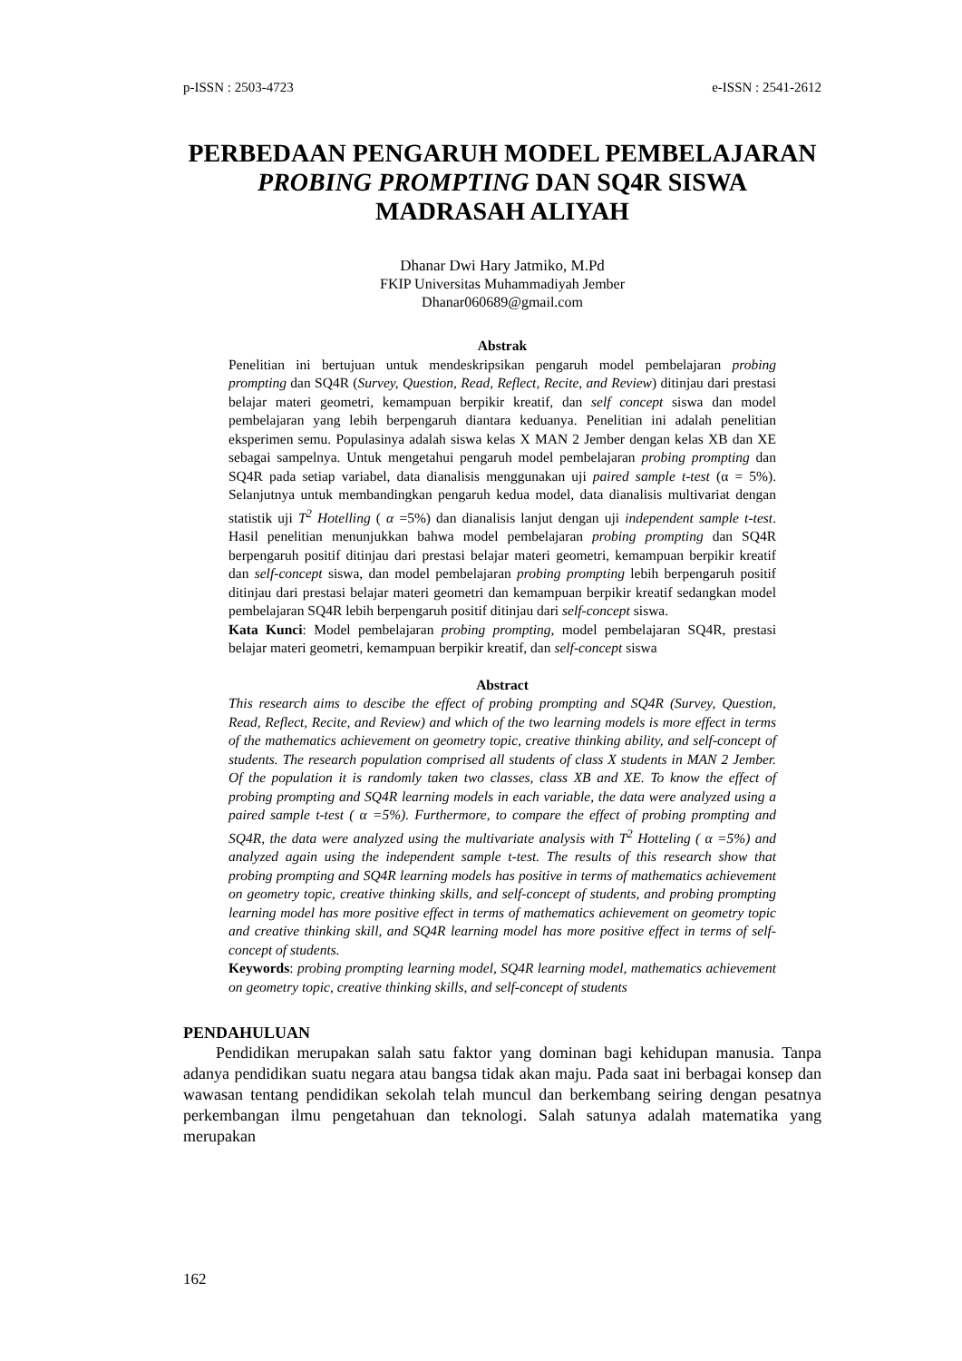p-ISSN : 2503-4723 e-ISSN : 2541-2612
PERBEDAAN PENGARUH MODEL PEMBELAJARAN PROBING PROMPTING DAN SQ4R SISWA MADRASAH ALIYAH
Dhanar Dwi Hary Jatmiko, M.Pd
FKIP Universitas Muhammadiyah Jember
Dhanar060689@gmail.com
Abstrak
Penelitian ini bertujuan untuk mendeskripsikan pengaruh model pembelajaran probing prompting dan SQ4R (Survey, Question, Read, Reflect, Recite, and Review) ditinjau dari prestasi belajar materi geometri, kemampuan berpikir kreatif, dan self concept siswa dan model pembelajaran yang lebih berpengaruh diantara keduanya. Penelitian ini adalah penelitian eksperimen semu. Populasinya adalah siswa kelas X MAN 2 Jember dengan kelas XB dan XE sebagai sampelnya. Untuk mengetahui pengaruh model pembelajaran probing prompting dan SQ4R pada setiap variabel, data dianalisis menggunakan uji paired sample t-test (α = 5%). Selanjutnya untuk membandingkan pengaruh kedua model, data dianalisis multivariat dengan statistik uji T<sup>2</sup> Hotelling ( α =5%) dan dianalisis lanjut dengan uji independent sample t-test. Hasil penelitian menunjukkan bahwa model pembelajaran probing prompting dan SQ4R berpengaruh positif ditinjau dari prestasi belajar materi geometri, kemampuan berpikir kreatif dan self-concept siswa, dan model pembelajaran probing prompting lebih berpengaruh positif ditinjau dari prestasi belajar materi geometri dan kemampuan berpikir kreatif sedangkan model pembelajaran SQ4R lebih berpengaruh positif ditinjau dari self-concept siswa.
Kata Kunci: Model pembelajaran probing prompting, model pembelajaran SQ4R, prestasi belajar materi geometri, kemampuan berpikir kreatif, dan self-concept siswa
Abstract
This research aims to descibe the effect of probing prompting and SQ4R (Survey, Question, Read, Reflect, Recite, and Review) and which of the two learning models is more effect in terms of the mathematics achievement on geometry topic, creative thinking ability, and self-concept of students. The research population comprised all students of class X students in MAN 2 Jember. Of the population it is randomly taken two classes, class XB and XE. To know the effect of probing prompting and SQ4R learning models in each variable, the data were analyzed using a paired sample t-test ( α =5%). Furthermore, to compare the effect of probing prompting and SQ4R, the data were analyzed using the multivariate analysis with T<sup>2</sup> Hotteling ( α =5%) and analyzed again using the independent sample t-test. The results of this research show that probing prompting and SQ4R learning models has positive in terms of mathematics achievement on geometry topic, creative thinking skills, and self-concept of students, and probing prompting learning model has more positive effect in terms of mathematics achievement on geometry topic and creative thinking skill, and SQ4R learning model has more positive effect in terms of self-concept of students.
Keywords: probing prompting learning model, SQ4R learning model, mathematics achievement on geometry topic, creative thinking skills, and self-concept of students
PENDAHULUAN
  Pendidikan merupakan salah satu faktor yang dominan bagi kehidupan manusia. Tanpa adanya pendidikan suatu negara atau bangsa tidak akan maju. Pada saat ini berbagai konsep dan wawasan tentang pendidikan sekolah telah muncul dan berkembang seiring dengan pesatnya perkembangan ilmu pengetahuan dan teknologi. Salah satunya adalah matematika yang merupakan
162